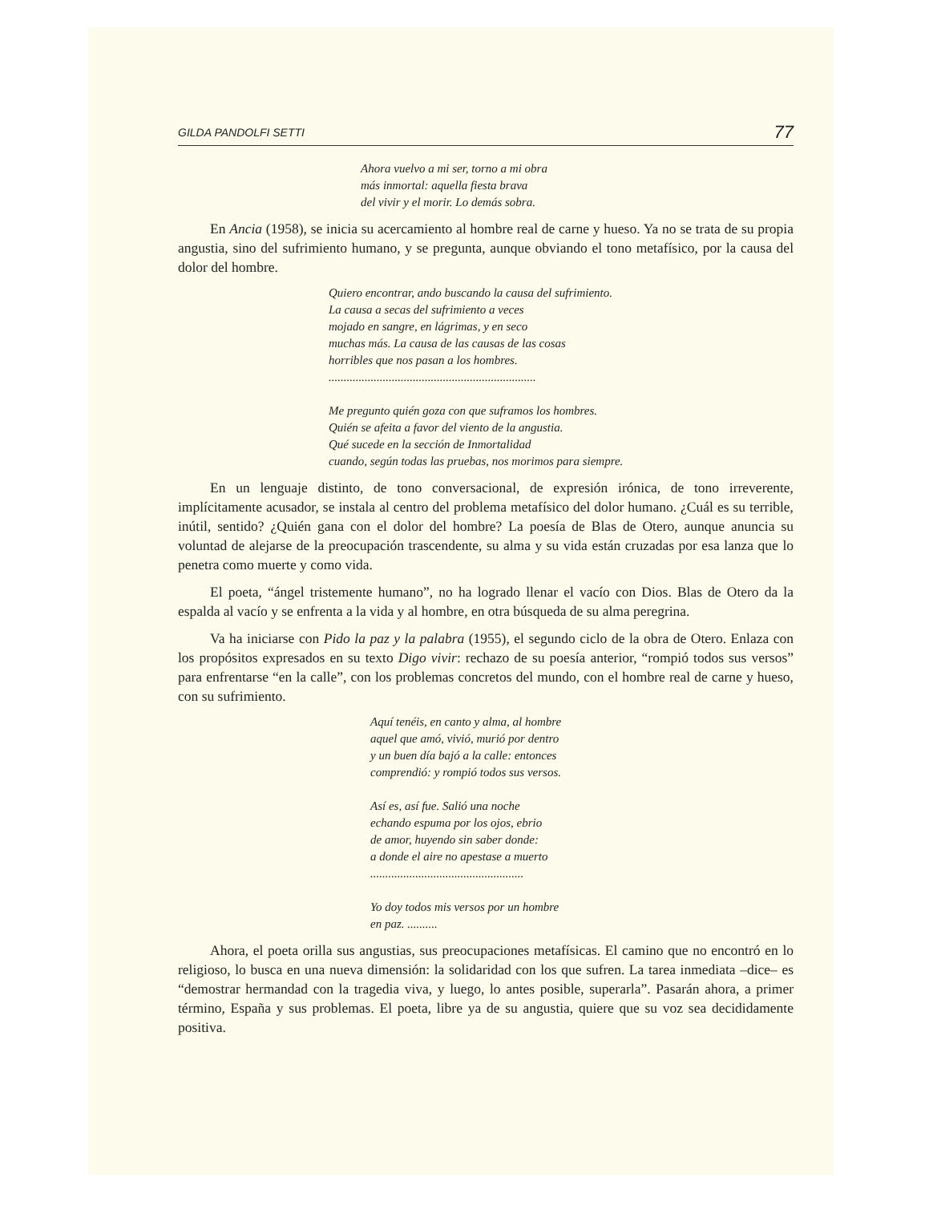GILDA PANDOLFI SETTI 77
Ahora vuelvo a mi ser, torno a mi obra
más inmortal: aquella fiesta brava
del vivir y el morir. Lo demás sobra.
En Ancia (1958), se inicia su acercamiento al hombre real de carne y hueso. Ya no se trata de su propia angustia, sino del sufrimiento humano, y se pregunta, aunque obviando el tono metafísico, por la causa del dolor del hombre.
Quiero encontrar, ando buscando la causa del sufrimiento.
La causa a secas del sufrimiento a veces
mojado en sangre, en lágrimas, y en seco
muchas más. La causa de las causas de las cosas
horribles que nos pasan a los hombres.
.....................................................................
Me pregunto quién goza con que suframos los hombres.
Quién se afeita a favor del viento de la angustia.
Qué sucede en la sección de Inmortalidad
cuando, según todas las pruebas, nos morimos para siempre.
En un lenguaje distinto, de tono conversacional, de expresión irónica, de tono irreverente, implícitamente acusador, se instala al centro del problema metafísico del dolor humano. ¿Cuál es su terrible, inútil, sentido? ¿Quién gana con el dolor del hombre? La poesía de Blas de Otero, aunque anuncia su voluntad de alejarse de la preocupación trascendente, su alma y su vida están cruzadas por esa lanza que lo penetra como muerte y como vida.
El poeta, “ángel tristemente humano”, no ha logrado llenar el vacío con Dios. Blas de Otero da la espalda al vacío y se enfrenta a la vida y al hombre, en otra búsqueda de su alma peregrina.
Va ha iniciarse con Pido la paz y la palabra (1955), el segundo ciclo de la obra de Otero. Enlaza con los propósitos expresados en su texto Digo vivir: rechazo de su poesía anterior, “rompió todos sus versos” para enfrentarse “en la calle”, con los problemas concretos del mundo, con el hombre real de carne y hueso, con su sufrimiento.
Aquí tenéis, en canto y alma, al hombre
aquel que amó, vivió, murió por dentro
y un buen día bajó a la calle: entonces
comprendió: y rompió todos sus versos.
Así es, así fue. Salió una noche
echando espuma por los ojos, ebrio
de amor, huyendo sin saber donde:
a donde el aire no apestase a muerto
...................................................
Yo doy todos mis versos por un hombre
en paz. ..........
Ahora, el poeta orilla sus angustias, sus preocupaciones metafísicas. El camino que no encontró en lo religioso, lo busca en una nueva dimensión: la solidaridad con los que sufren. La tarea inmediata –dice– es “demostrar hermandad con la tragedia viva, y luego, lo antes posible, superarla”. Pasarán ahora, a primer término, España y sus problemas. El poeta, libre ya de su angustia, quiere que su voz sea decididamente positiva.